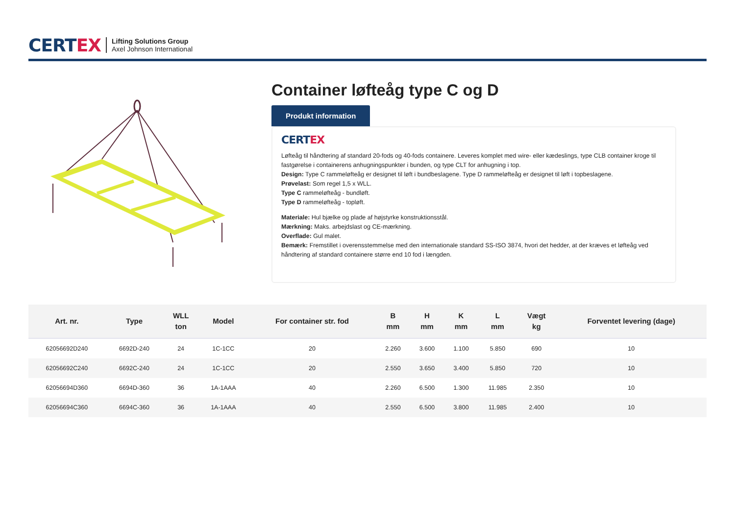CERTEX
Lifting Solutions Group
Axel Johnson International
Container løfteåg type C og D
Produkt information
CERTEX
Løfteåg til håndtering af standard 20-fods og 40-fods containere. Leveres komplet med wire- eller kædeslings, type CLB container kroge til fastgørelse i containerens anhugningspunkter i bunden, og type CLT for anhugning i top.
Design: Type C rammeløfteåg er designet til løft i bundbeslagene. Type D rammeløfteåg er designet til løft i topbeslagene.
Prøvelast: Som regel 1,5 x WLL.
Type C rammeløfteåg - bundløft.
Type D rammeløfteåg - topløft.
Materiale: Hul bjælke og plade af højstyrke konstruktionsstål.
Mærkning: Maks. arbejdslast og CE-mærkning.
Overflade: Gul malet.
Bemærk: Fremstillet i overensstemmelse med den internationale standard SS-ISO 3874, hvori det hedder, at der kræves et løfteåg ved håndtering af standard containere større end 10 fod i længden.
| Art. nr. | Type | WLL ton | Model | For container str. fod | B mm | H mm | K mm | L mm | Vægt kg | Forventet levering (dage) |
| --- | --- | --- | --- | --- | --- | --- | --- | --- | --- | --- |
| 62056692D240 | 6692D-240 | 24 | 1C-1CC | 20 | 2.260 | 3.600 | 1.100 | 5.850 | 690 | 10 |
| 62056692C240 | 6692C-240 | 24 | 1C-1CC | 20 | 2.550 | 3.650 | 3.400 | 5.850 | 720 | 10 |
| 62056694D360 | 6694D-360 | 36 | 1A-1AAA | 40 | 2.260 | 6.500 | 1.300 | 11.985 | 2.350 | 10 |
| 62056694C360 | 6694C-360 | 36 | 1A-1AAA | 40 | 2.550 | 6.500 | 3.800 | 11.985 | 2.400 | 10 |